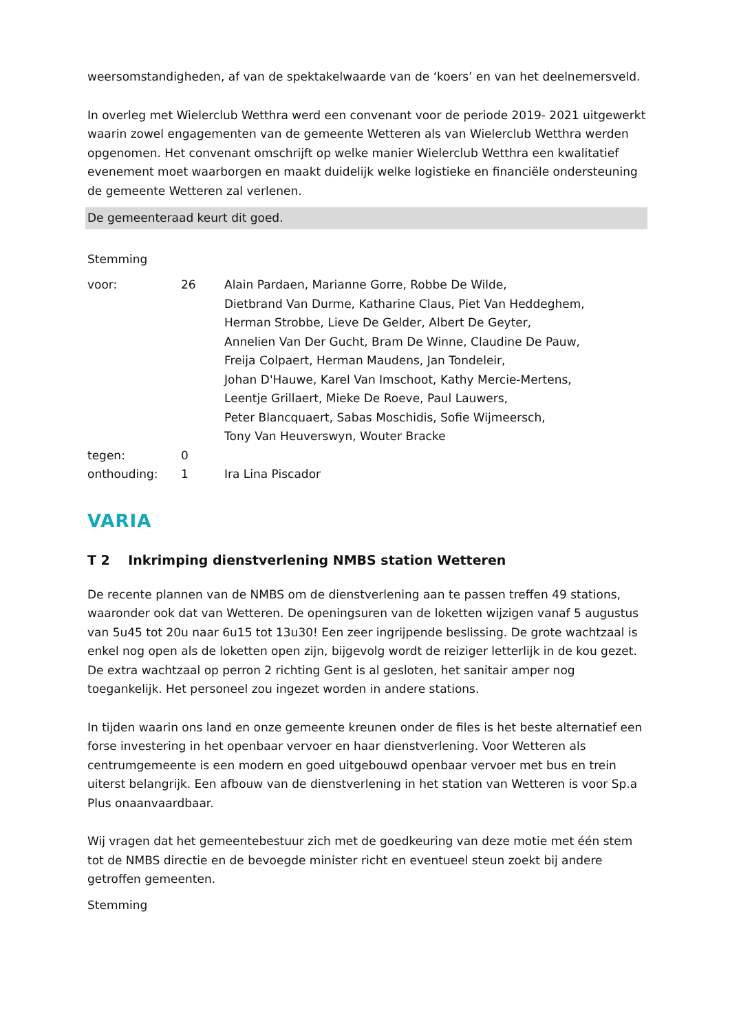weersomstandigheden, af van de spektakelwaarde van de ‘koers’ en van het deelnemersveld.
In overleg met Wielerclub Wetthra werd een convenant voor de periode 2019- 2021 uitgewerkt waarin zowel engagementen van de gemeente Wetteren als van Wielerclub Wetthra werden opgenomen. Het convenant omschrijft op welke manier Wielerclub Wetthra een kwalitatief evenement moet waarborgen en maakt duidelijk welke logistieke en financiële ondersteuning de gemeente Wetteren zal verlenen.
De gemeenteraad keurt dit goed.
Stemming
| voor: | 26 | Alain Pardaen, Marianne Gorre, Robbe De Wilde, Dietbrand Van Durme, Katharine Claus, Piet Van Heddeghem, Herman Strobbe, Lieve De Gelder, Albert De Geyter, Annelien Van Der Gucht, Bram De Winne, Claudine De Pauw, Freija Colpaert, Herman Maudens, Jan Tondeleir, Johan D'Hauwe, Karel Van Imschoot, Kathy Mercie-Mertens, Leentje Grillaert, Mieke De Roeve, Paul Lauwers, Peter Blancquaert, Sabas Moschidis, Sofie Wijmeersch, Tony Van Heuverswyn, Wouter Bracke |
| tegen: | 0 | |
| onthouding: | 1 | Ira Lina Piscador |
VARIA
T 2 Inkrimping dienstverlening NMBS station Wetteren
De recente plannen van de NMBS om de dienstverlening aan te passen treffen 49 stations, waaronder ook dat van Wetteren. De openingsuren van de loketten wijzigen vanaf 5 augustus van 5u45 tot 20u naar 6u15 tot 13u30! Een zeer ingrijpende beslissing. De grote wachtzaal is enkel nog open als de loketten open zijn, bijgevolg wordt de reiziger letterlijk in de kou gezet. De extra wachtzaal op perron 2 richting Gent is al gesloten, het sanitair amper nog toegankelijk. Het personeel zou ingezet worden in andere stations.
In tijden waarin ons land en onze gemeente kreunen onder de files is het beste alternatief een forse investering in het openbaar vervoer en haar dienstverlening. Voor Wetteren als centrumgemeente is een modern en goed uitgebouwd openbaar vervoer met bus en trein uiterst belangrijk. Een afbouw van de dienstverlening in het station van Wetteren is voor Sp.a Plus onaanvaardbaar.
Wij vragen dat het gemeentebestuur zich met de goedkeuring van deze motie met één stem tot de NMBS directie en de bevoegde minister richt en eventueel steun zoekt bij andere getroffen gemeenten.
Stemming